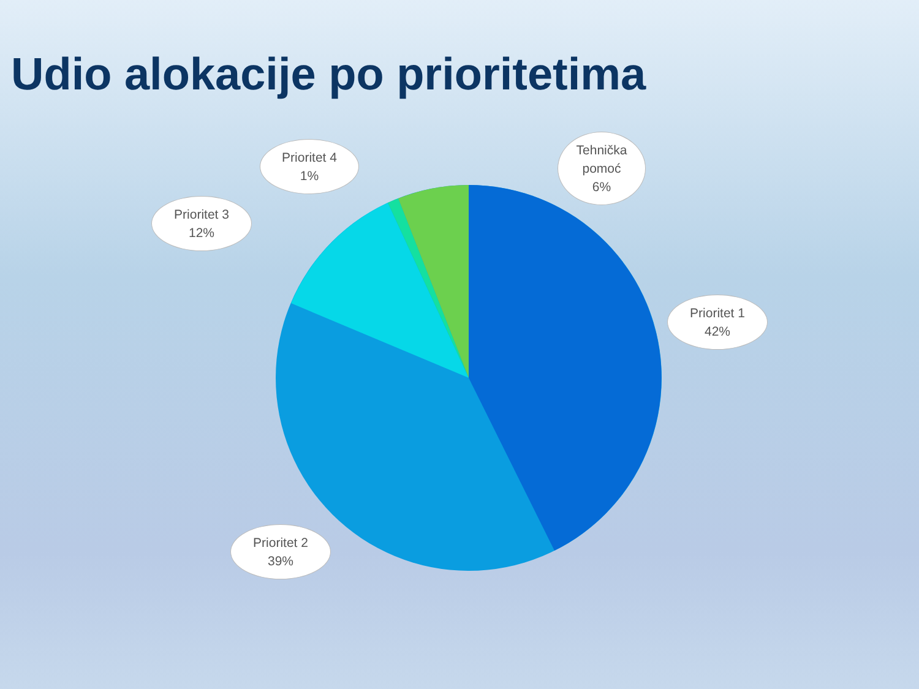Udio alokacije po prioritetima
Prioritet 4
1%
Tehnička
pomoć
6%
Prioritet 3
12%
Prioritet 1
42%
Prioritet 2
39%